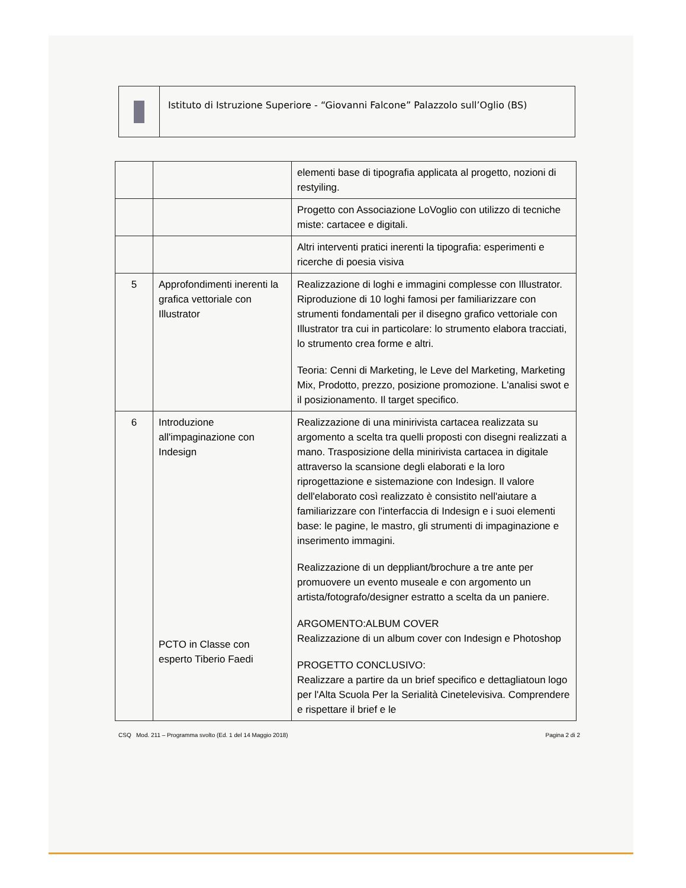Istituto di Istruzione Superiore - “Giovanni Falcone” Palazzolo sull’Oglio (BS)
| | | elementi base di tipografia applicata al progetto, nozioni di restyiling. |
| | | Progetto con Associazione LoVoglio con utilizzo di tecniche miste: cartacee e digitali. |
| | | Altri interventi pratici inerenti la tipografia: esperimenti e ricerche di poesia visiva |
| 5 | Approfondimenti inerenti la grafica vettoriale con Illustrator | Realizzazione di loghi e immagini complesse con Illustrator. Riproduzione di 10 loghi famosi per familiarizzare con strumenti fondamentali per il disegno grafico vettoriale con Illustrator tra cui in particolare: lo strumento elabora tracciati, lo strumento crea forme e altri. Teoria: Cenni di Marketing, le Leve del Marketing, Marketing Mix, Prodotto, prezzo, posizione promozione. L'analisi swot e il posizionamento. Il target specifico. |
| 6 | Introduzione all'impaginazione con Indesign PCTO in Classe con esperto Tiberio Faedi | Realizzazione di una minirivista cartacea realizzata su argomento a scelta tra quelli proposti con disegni realizzati a mano. Trasposizione della minirivista cartacea in digitale attraverso la scansione degli elaborati e la loro riprogettazione e sistemazione con Indesign. Il valore dell'elaborato così realizzato è consistito nell'aiutare a familiarizzare con l'interfaccia di Indesign e i suoi elementi base: le pagine, le mastro, gli strumenti di impaginazione e inserimento immagini. Realizzazione di un deppliant/brochure a tre ante per promuovere un evento museale e con argomento un artista/fotografo/designer estratto a scelta da un paniere. ARGOMENTO:ALBUM COVER Realizzazione di un album cover con Indesign e Photoshop PROGETTO CONCLUSIVO: Realizzare a partire da un brief specifico e dettagliatoun logo per l'Alta Scuola Per la Serialità Cinetelevisiva. Comprendere e rispettare il brief e le |
CSQ Mod. 211 – Programma svolto (Ed. 1 del 14 Maggio 2018) Pagina 2 di 2